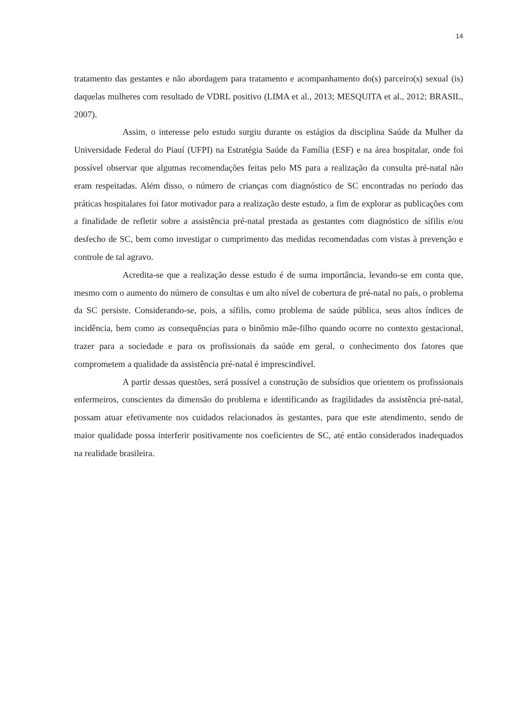14
tratamento das gestantes e não abordagem para tratamento e acompanhamento do(s) parceiro(s) sexual (is) daquelas mulheres com resultado de VDRL positivo (LIMA et al., 2013; MESQUITA et al., 2012; BRASIL, 2007).
Assim, o interesse pelo estudo surgiu durante os estágios da disciplina Saúde da Mulher da Universidade Federal do Piauí (UFPI) na Estratégia Saúde da Família (ESF) e na área hospitalar, onde foi possível observar que algumas recomendações feitas pelo MS para a realização da consulta pré-natal não eram respeitadas. Além disso, o número de crianças com diagnóstico de SC encontradas no período das práticas hospitalares foi fator motivador para a realização deste estudo, a fim de explorar as publicações com a finalidade de refletir sobre a assistência pré-natal prestada as gestantes com diagnóstico de sífilis e/ou desfecho de SC, bem como investigar o cumprimento das medidas recomendadas com vistas à prevenção e controle de tal agravo.
Acredita-se que a realização desse estudo é de suma importância, levando-se em conta que, mesmo com o aumento do número de consultas e um alto nível de cobertura de pré-natal no país, o problema da SC persiste. Considerando-se, pois, a sífilis, como problema de saúde pública, seus altos índices de incidência, bem como as consequências para o binômio mãe-filho quando ocorre no contexto gestacional, trazer para a sociedade e para os profissionais da saúde em geral, o conhecimento dos fatores que comprometem a qualidade da assistência pré-natal é imprescindível.
A partir dessas questões, será possível a construção de subsídios que orientem os profissionais enfermeiros, conscientes da dimensão do problema e identificando as fragilidades da assistência pré-natal, possam atuar efetivamente nos cuidados relacionados às gestantes, para que este atendimento, sendo de maior qualidade possa interferir positivamente nos coeficientes de SC, até então considerados inadequados na realidade brasileira.